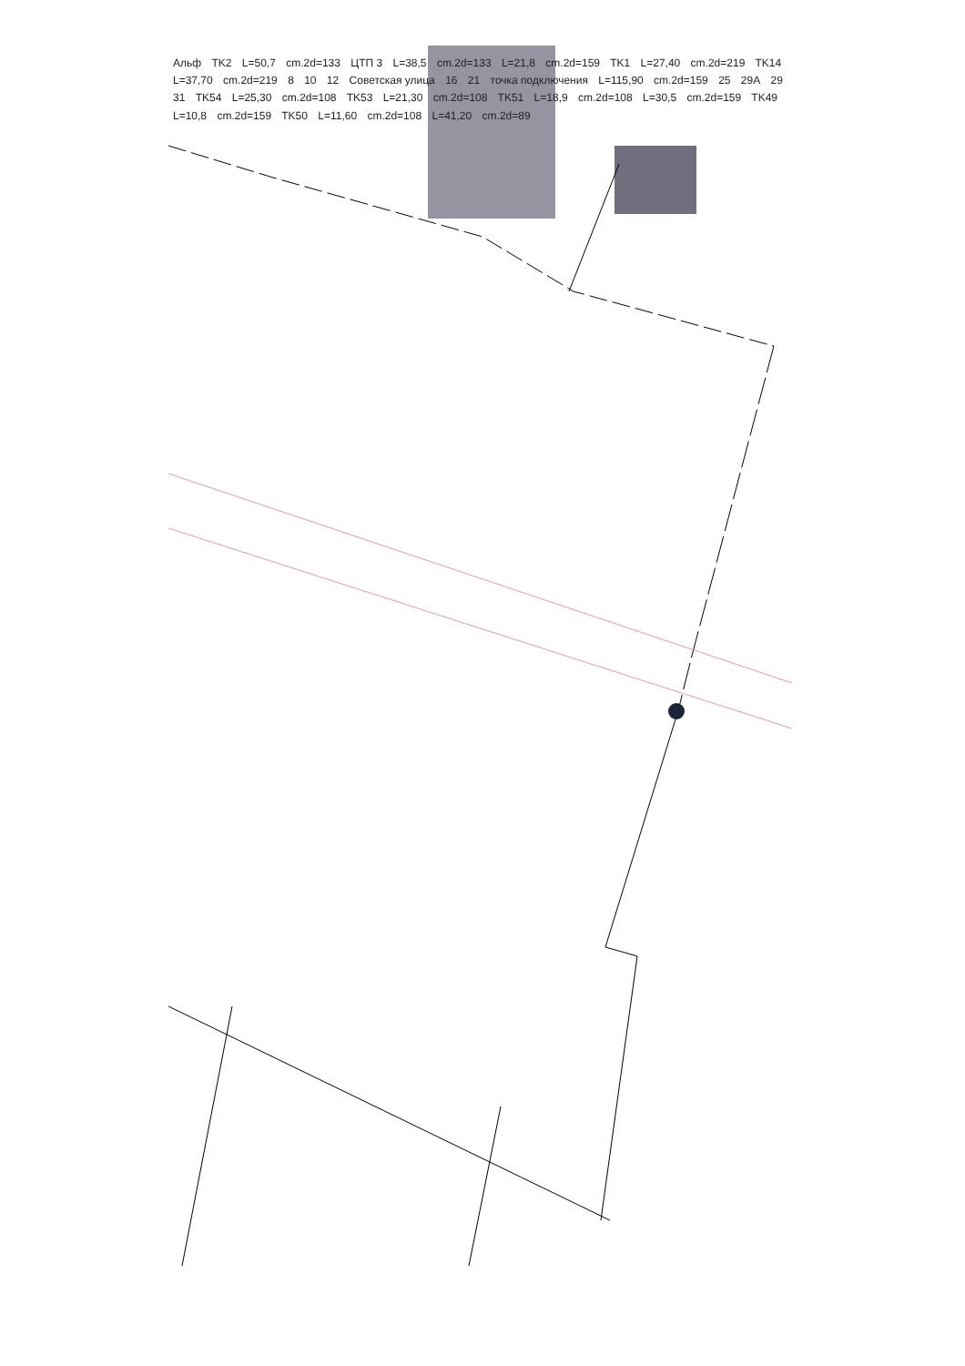Альф TK2 L=50,7 cm.2d=133 ЦТП 3 L=38,5 cm.2d=133 L=21,8 cm.2d=159 TK1 L=27,40 cm.2d=219 TK14 L=37,70 cm.2d=219 8 10 12 Советская улица 16 21 точка подключения L=115,90 cm.2d=159 25 29А 29 31 TK54 L=25,30 cm.2d=108 TK53 L=21,30 cm.2d=108 TK51 L=18,9 cm.2d=108 L=30,5 cm.2d=159 TK49 L=10,8 cm.2d=159 TK50 L=11,60 cm.2d=108 L=41,20 cm.2d=89